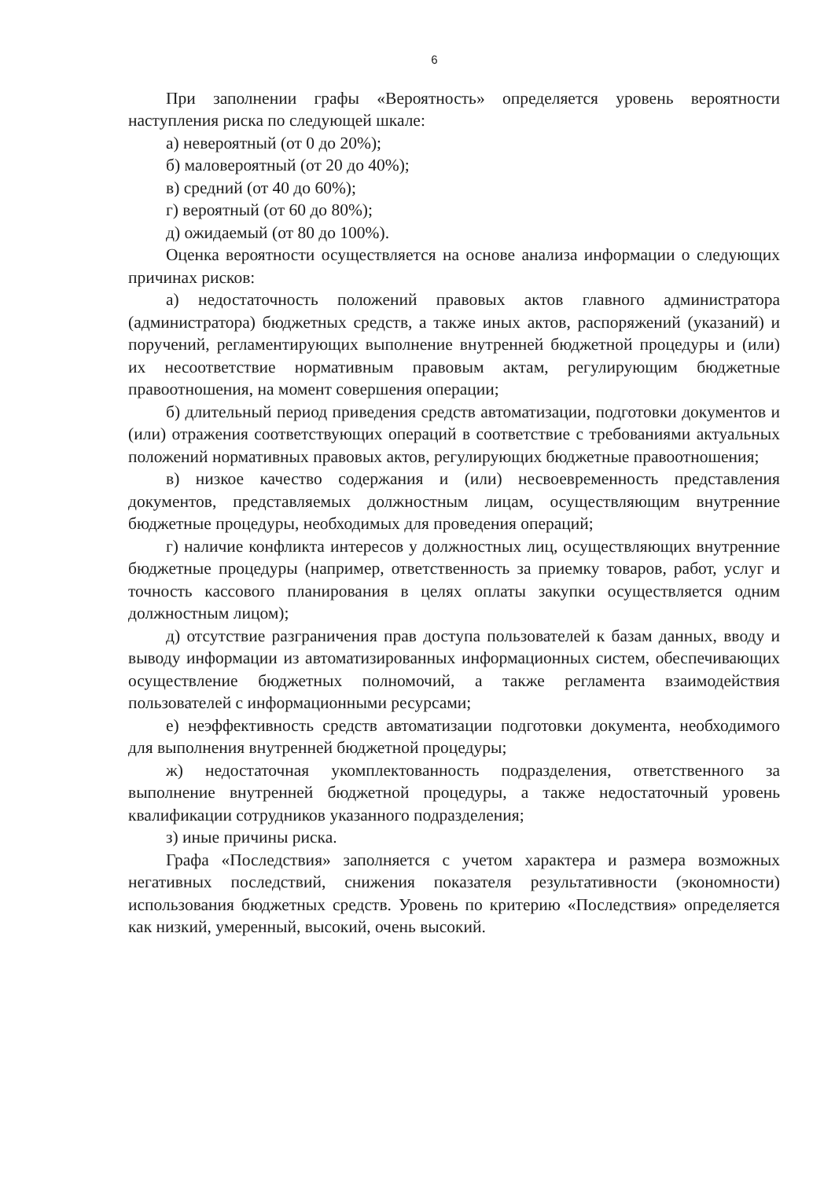6
При заполнении графы «Вероятность» определяется уровень вероятности наступления риска по следующей шкале:
а) невероятный (от 0 до 20%);
б) маловероятный (от 20 до 40%);
в) средний (от 40 до 60%);
г) вероятный (от 60 до 80%);
д) ожидаемый (от 80 до 100%).
Оценка вероятности осуществляется на основе анализа информации о следующих причинах рисков:
а) недостаточность положений правовых актов главного администратора (администратора) бюджетных средств, а также иных актов, распоряжений (указаний) и поручений, регламентирующих выполнение внутренней бюджетной процедуры и (или) их несоответствие нормативным правовым актам, регулирующим бюджетные правоотношения, на момент совершения операции;
б) длительный период приведения средств автоматизации, подготовки документов и (или) отражения соответствующих операций в соответствие с требованиями актуальных положений нормативных правовых актов, регулирующих бюджетные правоотношения;
в) низкое качество содержания и (или) несвоевременность представления документов, представляемых должностным лицам, осуществляющим внутренние бюджетные процедуры, необходимых для проведения операций;
г) наличие конфликта интересов у должностных лиц, осуществляющих внутренние бюджетные процедуры (например, ответственность за приемку товаров, работ, услуг и точность кассового планирования в целях оплаты закупки осуществляется одним должностным лицом);
д) отсутствие разграничения прав доступа пользователей к базам данных, вводу и выводу информации из автоматизированных информационных систем, обеспечивающих осуществление бюджетных полномочий, а также регламента взаимодействия пользователей с информационными ресурсами;
е) неэффективность средств автоматизации подготовки документа, необходимого для выполнения внутренней бюджетной процедуры;
ж) недостаточная укомплектованность подразделения, ответственного за выполнение внутренней бюджетной процедуры, а также недостаточный уровень квалификации сотрудников указанного подразделения;
з) иные причины риска.
Графа «Последствия» заполняется с учетом характера и размера возможных негативных последствий, снижения показателя результативности (экономности) использования бюджетных средств. Уровень по критерию «Последствия» определяется как низкий, умеренный, высокий, очень высокий.